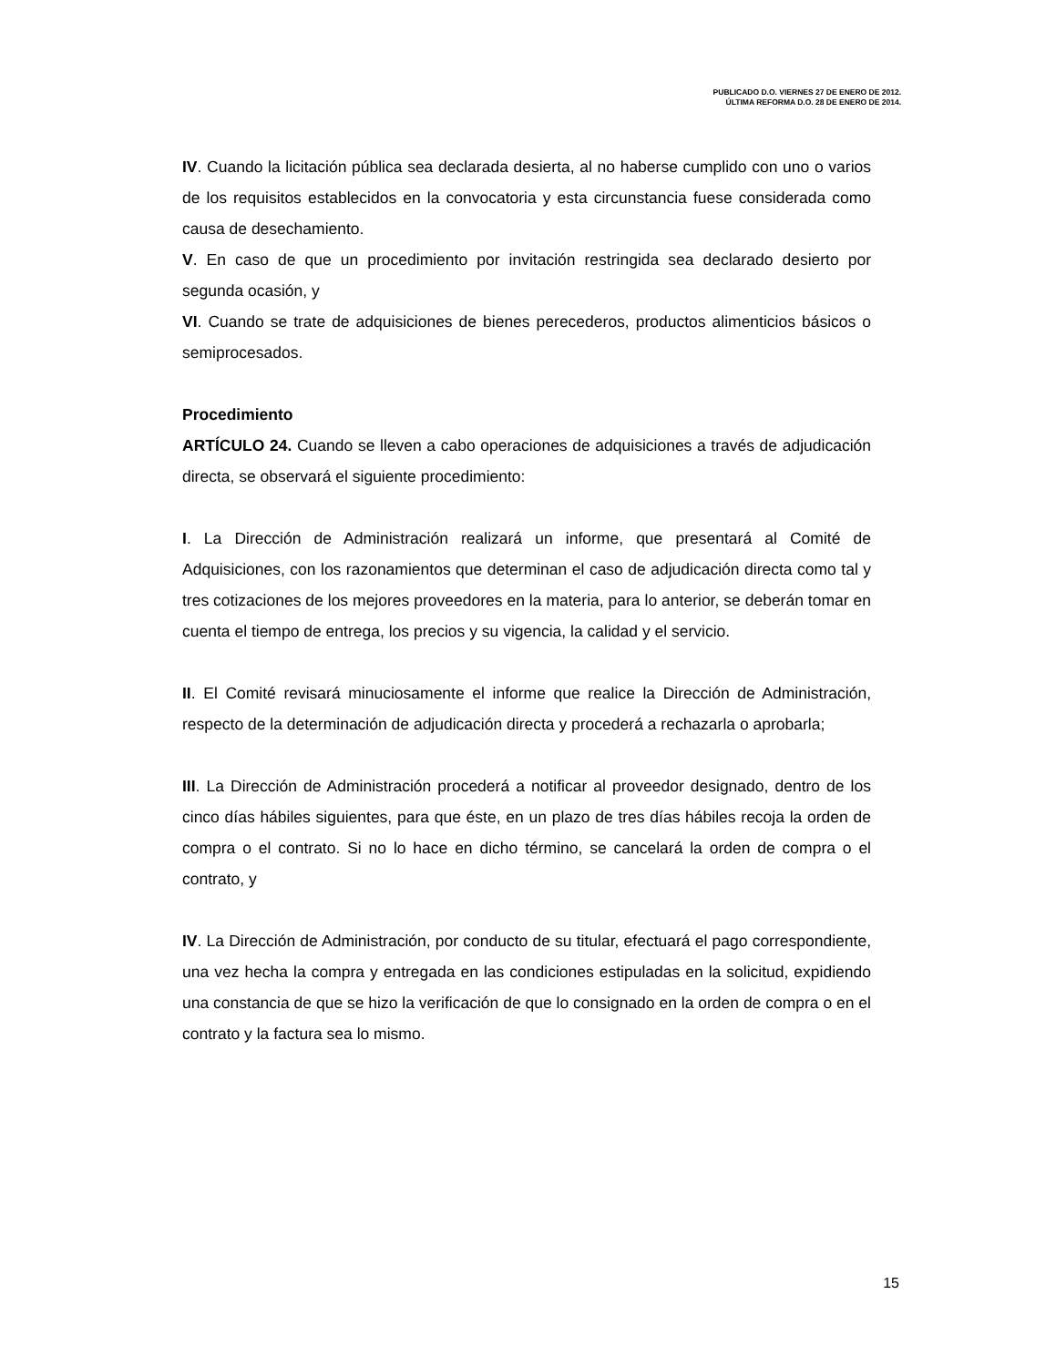PUBLICADO D.O. VIERNES 27 DE ENERO DE 2012.
ÚLTIMA REFORMA D.O. 28 DE ENERO DE 2014.
IV. Cuando la licitación pública sea declarada desierta, al no haberse cumplido con uno o varios de los requisitos establecidos en la convocatoria y esta circunstancia fuese considerada como causa de desechamiento.
V. En caso de que un procedimiento por invitación restringida sea declarado desierto por segunda ocasión, y
VI. Cuando se trate de adquisiciones de bienes perecederos, productos alimenticios básicos o semiprocesados.
Procedimiento
ARTÍCULO 24. Cuando se lleven a cabo operaciones de adquisiciones a través de adjudicación directa, se observará el siguiente procedimiento:
I. La Dirección de Administración realizará un informe, que presentará al Comité de Adquisiciones, con los razonamientos que determinan el caso de adjudicación directa como tal y tres cotizaciones de los mejores proveedores en la materia, para lo anterior, se deberán tomar en cuenta el tiempo de entrega, los precios y su vigencia, la calidad y el servicio.
II. El Comité revisará minuciosamente el informe que realice la Dirección de Administración, respecto de la determinación de adjudicación directa y procederá a rechazarla o aprobarla;
III. La Dirección de Administración procederá a notificar al proveedor designado, dentro de los cinco días hábiles siguientes, para que éste, en un plazo de tres días hábiles recoja la orden de compra o el contrato. Si no lo hace en dicho término, se cancelará la orden de compra o el contrato, y
IV. La Dirección de Administración, por conducto de su titular, efectuará el pago correspondiente, una vez hecha la compra y entregada en las condiciones estipuladas en la solicitud, expidiendo una constancia de que se hizo la verificación de que lo consignado en la orden de compra o en el contrato y la factura sea lo mismo.
15